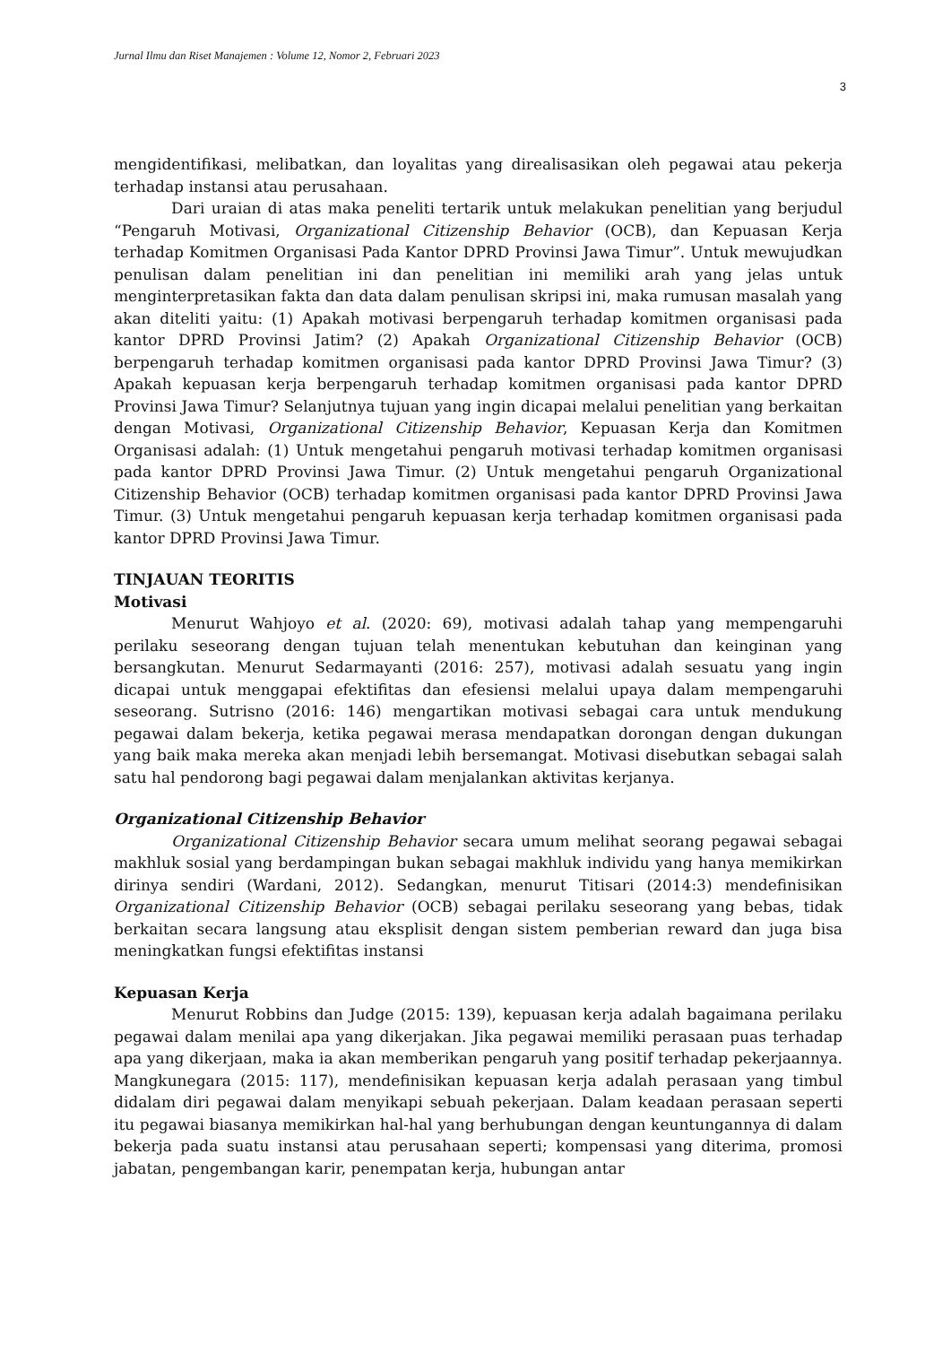Jurnal Ilmu dan Riset Manajemen : Volume 12, Nomor 2, Februari 2023
3
mengidentifikasi, melibatkan, dan loyalitas yang direalisasikan oleh pegawai atau pekerja terhadap instansi atau perusahaan.
Dari uraian di atas maka peneliti tertarik untuk melakukan penelitian yang berjudul “Pengaruh Motivasi, Organizational Citizenship Behavior (OCB), dan Kepuasan Kerja terhadap Komitmen Organisasi Pada Kantor DPRD Provinsi Jawa Timur”. Untuk mewujudkan penulisan dalam penelitian ini dan penelitian ini memiliki arah yang jelas untuk menginterpretasikan fakta dan data dalam penulisan skripsi ini, maka rumusan masalah yang akan diteliti yaitu: (1) Apakah motivasi berpengaruh terhadap komitmen organisasi pada kantor DPRD Provinsi Jatim? (2) Apakah Organizational Citizenship Behavior (OCB) berpengaruh terhadap komitmen organisasi pada kantor DPRD Provinsi Jawa Timur? (3) Apakah kepuasan kerja berpengaruh terhadap komitmen organisasi pada kantor DPRD Provinsi Jawa Timur? Selanjutnya tujuan yang ingin dicapai melalui penelitian yang berkaitan dengan Motivasi, Organizational Citizenship Behavior, Kepuasan Kerja dan Komitmen Organisasi adalah: (1) Untuk mengetahui pengaruh motivasi terhadap komitmen organisasi pada kantor DPRD Provinsi Jawa Timur. (2) Untuk mengetahui pengaruh Organizational Citizenship Behavior (OCB) terhadap komitmen organisasi pada kantor DPRD Provinsi Jawa Timur. (3) Untuk mengetahui pengaruh kepuasan kerja terhadap komitmen organisasi pada kantor DPRD Provinsi Jawa Timur.
TINJAUAN TEORITIS
Motivasi
Menurut Wahjoyo et al. (2020: 69), motivasi adalah tahap yang mempengaruhi perilaku seseorang dengan tujuan telah menentukan kebutuhan dan keinginan yang bersangkutan. Menurut Sedarmayanti (2016: 257), motivasi adalah sesuatu yang ingin dicapai untuk menggapai efektifitas dan efesiensi melalui upaya dalam mempengaruhi seseorang. Sutrisno (2016: 146) mengartikan motivasi sebagai cara untuk mendukung pegawai dalam bekerja, ketika pegawai merasa mendapatkan dorongan dengan dukungan yang baik maka mereka akan menjadi lebih bersemangat. Motivasi disebutkan sebagai salah satu hal pendorong bagi pegawai dalam menjalankan aktivitas kerjanya.
Organizational Citizenship Behavior
Organizational Citizenship Behavior secara umum melihat seorang pegawai sebagai makhluk sosial yang berdampingan bukan sebagai makhluk individu yang hanya memikirkan dirinya sendiri (Wardani, 2012). Sedangkan, menurut Titisari (2014:3) mendefinisikan Organizational Citizenship Behavior (OCB) sebagai perilaku seseorang yang bebas, tidak berkaitan secara langsung atau eksplisit dengan sistem pemberian reward dan juga bisa meningkatkan fungsi efektifitas instansi
Kepuasan Kerja
Menurut Robbins dan Judge (2015: 139), kepuasan kerja adalah bagaimana perilaku pegawai dalam menilai apa yang dikerjakan. Jika pegawai memiliki perasaan puas terhadap apa yang dikerjaan, maka ia akan memberikan pengaruh yang positif terhadap pekerjaannya. Mangkunegara (2015: 117), mendefinisikan kepuasan kerja adalah perasaan yang timbul didalam diri pegawai dalam menyikapi sebuah pekerjaan. Dalam keadaan perasaan seperti itu pegawai biasanya memikirkan hal-hal yang berhubungan dengan keuntungannya di dalam bekerja pada suatu instansi atau perusahaan seperti; kompensasi yang diterima, promosi jabatan, pengembangan karir, penempatan kerja, hubungan antar